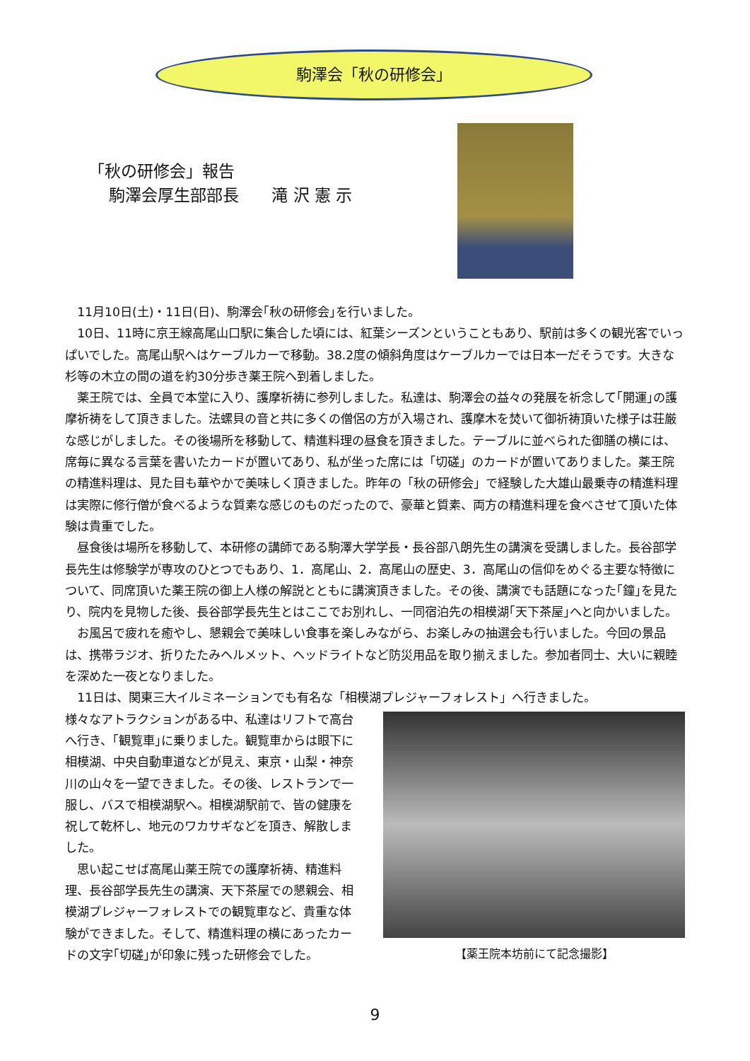駒澤会「秋の研修会」
「秋の研修会」報告
駒澤会厚生部部長　　滝 沢 憲 示
11月10日(土)・11日(日)、駒澤会｢秋の研修会｣を行いました。
10日、11時に京王線高尾山口駅に集合した頃には、紅葉シーズンということもあり、駅前は多くの観光客でいっぱいでした。高尾山駅へはケーブルカーで移動。38.2度の傾斜角度はケーブルカーでは日本一だそうです。大きな杉等の木立の間の道を約30分歩き薬王院へ到着しました。
薬王院では、全員で本堂に入り、護摩祈祷に参列しました。私達は、駒澤会の益々の発展を祈念して｢開運｣の護摩祈祷をして頂きました。法螺貝の音と共に多くの僧侶の方が入場され、護摩木を焚いて御祈祷頂いた様子は荘厳な感じがしました。その後場所を移動して、精進料理の昼食を頂きました。テーブルに並べられた御膳の横には、席毎に異なる言葉を書いたカードが置いてあり、私が坐った席には「切磋」のカードが置いてありました。薬王院の精進料理は、見た目も華やかで美味しく頂きました。昨年の「秋の研修会」で経験した大雄山最乗寺の精進料理は実際に修行僧が食べるような質素な感じのものだったので、豪華と質素、両方の精進料理を食べさせて頂いた体験は貴重でした。
昼食後は場所を移動して、本研修の講師である駒澤大学学長・長谷部八朗先生の講演を受講しました。長谷部学長先生は修験学が専攻のひとつでもあり、1．高尾山、2．高尾山の歴史、3．高尾山の信仰をめぐる主要な特徴について、同席頂いた薬王院の御上人様の解説とともに講演頂きました。その後、講演でも話題になった｢鐘｣を見たり、院内を見物した後、長谷部学長先生とはここでお別れし、一同宿泊先の相模湖｢天下茶屋｣へと向かいました。
お風呂で疲れを癒やし、懇親会で美味しい食事を楽しみながら、お楽しみの抽選会も行いました。今回の景品は、携帯ラジオ、折りたたみヘルメット、ヘッドライトなど防災用品を取り揃えました。参加者同士、大いに親睦を深めた一夜となりました。
11日は、関東三大イルミネーションでも有名な「相模湖プレジャーフォレスト」へ行きました。
様々なアトラクションがある中、私達はリフトで高台へ行き、｢観覧車｣に乗りました。観覧車からは眼下に相模湖、中央自動車道などが見え、東京・山梨・神奈川の山々を一望できました。その後、レストランで一服し、バスで相模湖駅へ。相模湖駅前で、皆の健康を祝して乾杯し、地元のワカサギなどを頂き、解散しました。
思い起こせば高尾山薬王院での護摩祈祷、精進料理、長谷部学長先生の講演、天下茶屋での懇親会、相模湖プレジャーフォレストでの観覧車など、貴重な体験ができました。そして、精進料理の横にあったカードの文字｢切磋｣が印象に残った研修会でした。
【薬王院本坊前にて記念撮影】
9